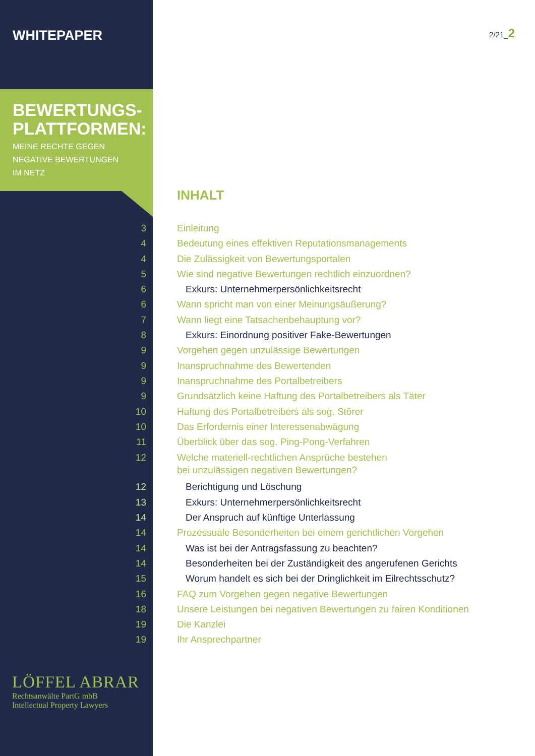WHITEPAPER
BEWERTUNGS-
PLATTFORMEN:
MEINE RECHTE GEGEN
NEGATIVE BEWERTUNGEN
IM NETZ
2/21_2
INHALT
3 Einleitung
4 Bedeutung eines effektiven Reputationsmanagements
4 Die Zulässigkeit von Bewertungsportalen
5 Wie sind negative Bewertungen rechtlich einzuordnen?
6 Exkurs: Unternehmerpersönlichkeitsrecht
6 Wann spricht man von einer Meinungsäußerung?
7 Wann liegt eine Tatsachenbehauptung vor?
8 Exkurs: Einordnung positiver Fake-Bewertungen
9 Vorgehen gegen unzulässige Bewertungen
9 Inanspruchnahme des Bewertenden
9 Inanspruchnahme des Portalbetreibers
9 Grundsätzlich keine Haftung des Portalbetreibers als Täter
10 Haftung des Portalbetreibers als sog. Störer
10 Das Erfordernis einer Interessenabwägung
11 Überblick über das sog. Ping-Pong-Verfahren
12 Welche materiell-rechtlichen Ansprüche bestehen
bei unzulässigen negativen Bewertungen?
12 Berichtigung und Löschung
13 Exkurs: Unternehmerpersönlichkeitsrecht
14 Der Anspruch auf künftige Unterlassung
14 Prozessuale Besonderheiten bei einem gerichtlichen Vorgehen
14 Was ist bei der Antragsfassung zu beachten?
14 Besonderheiten bei der Zuständigkeit des angerufenen Gerichts
15 Worum handelt es sich bei der Dringlichkeit im Eilrechtsschutz?
16 FAQ zum Vorgehen gegen negative Bewertungen
18 Unsere Leistungen bei negativen Bewertungen zu fairen Konditionen
19 Die Kanzlei
19 Ihr Ansprechpartner
LÖFFEL ABRAR
Rechtsanwälte PartG mbB
Intellectual Property Lawyers